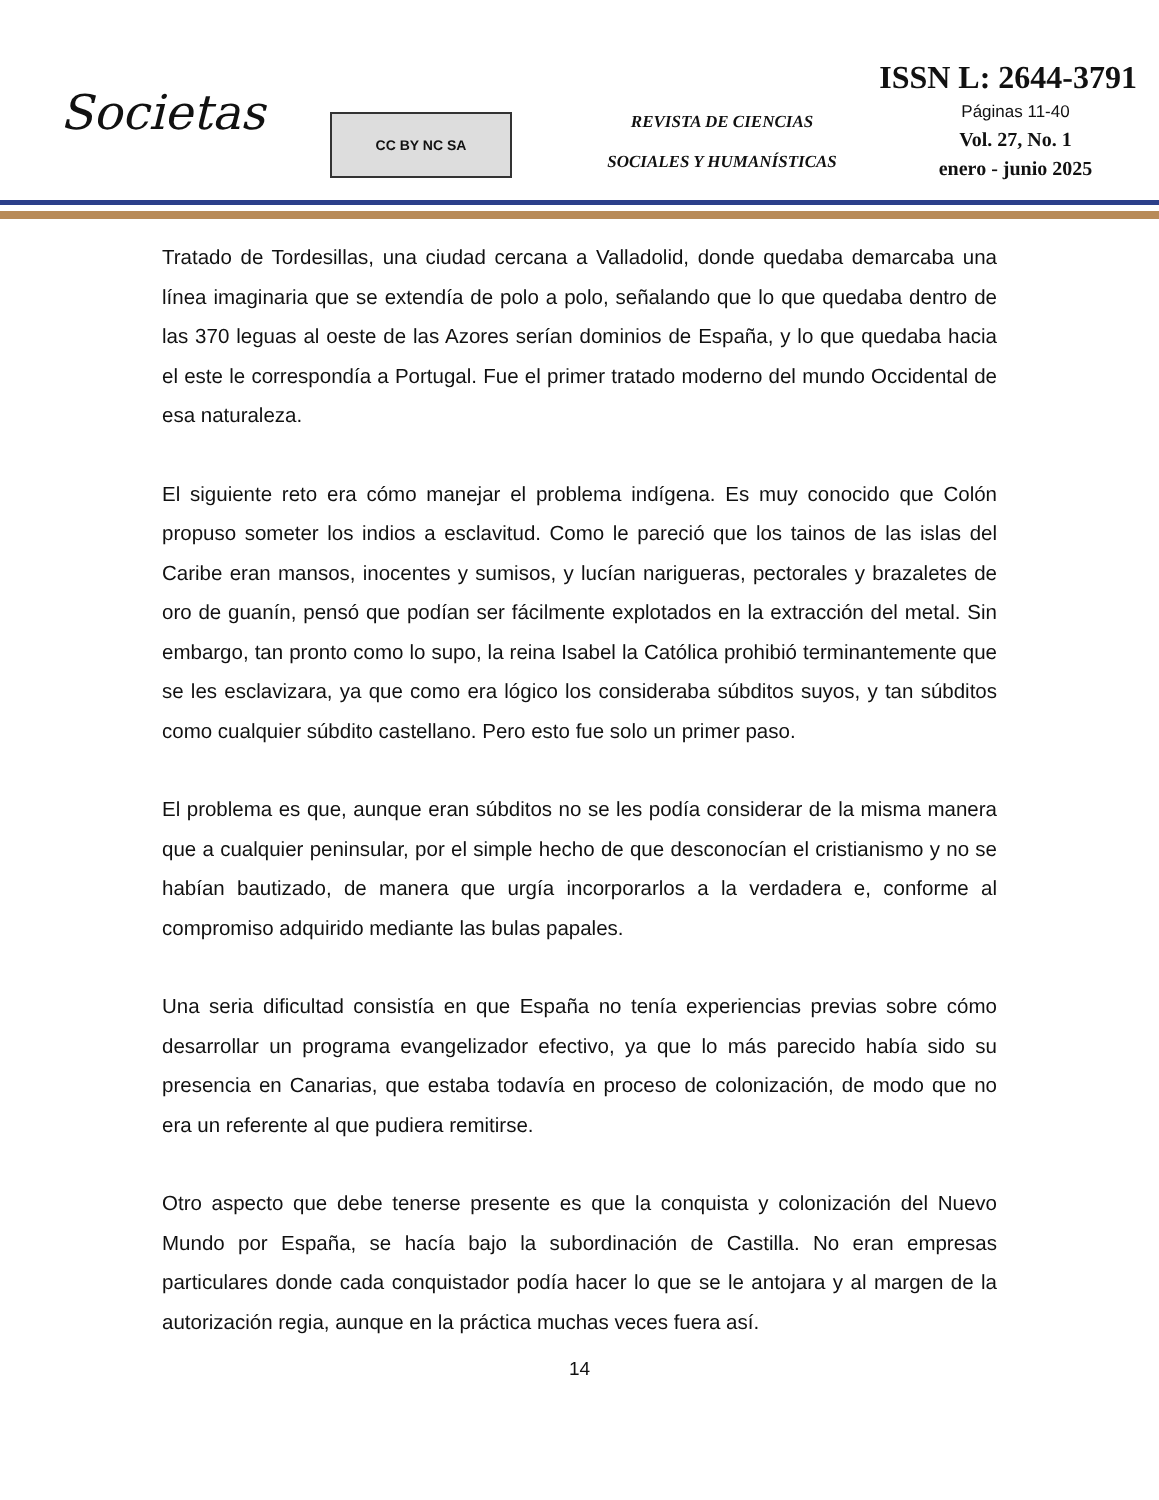Societas
CC BY NC SA
REVISTA DE CIENCIAS
SOCIALES Y HUMANÍSTICAS
ISSN L: 2644-3791
Páginas 11-40
Vol. 27, No. 1
enero - junio 2025
Tratado de Tordesillas, una ciudad cercana a Valladolid, donde quedaba demarcaba una línea imaginaria que se extendía de polo a polo, señalando que lo que quedaba dentro de las 370 leguas al oeste de las Azores serían dominios de España, y lo que quedaba hacia el este le correspondía a Portugal. Fue el primer tratado moderno del mundo Occidental de esa naturaleza.
El siguiente reto era cómo manejar el problema indígena. Es muy conocido que Colón propuso someter los indios a esclavitud. Como le pareció que los tainos de las islas del Caribe eran mansos, inocentes y sumisos, y lucían narigueras, pectorales y brazaletes de oro de guanín, pensó que podían ser fácilmente explotados en la extracción del metal. Sin embargo, tan pronto como lo supo, la reina Isabel la Católica prohibió terminantemente que se les esclavizara, ya que como era lógico los consideraba súbditos suyos, y tan súbditos como cualquier súbdito castellano. Pero esto fue solo un primer paso.
El problema es que, aunque eran súbditos no se les podía considerar de la misma manera que a cualquier peninsular, por el simple hecho de que desconocían el cristianismo y no se habían bautizado, de manera que urgía incorporarlos a la verdadera e, conforme al compromiso adquirido mediante las bulas papales.
Una seria dificultad consistía en que España no tenía experiencias previas sobre cómo desarrollar un programa evangelizador efectivo, ya que lo más parecido había sido su presencia en Canarias, que estaba todavía en proceso de colonización, de modo que no era un referente al que pudiera remitirse.
Otro aspecto que debe tenerse presente es que la conquista y colonización del Nuevo Mundo por España, se hacía bajo la subordinación de Castilla. No eran empresas particulares donde cada conquistador podía hacer lo que se le antojara y al margen de la autorización regia, aunque en la práctica muchas veces fuera así.
14